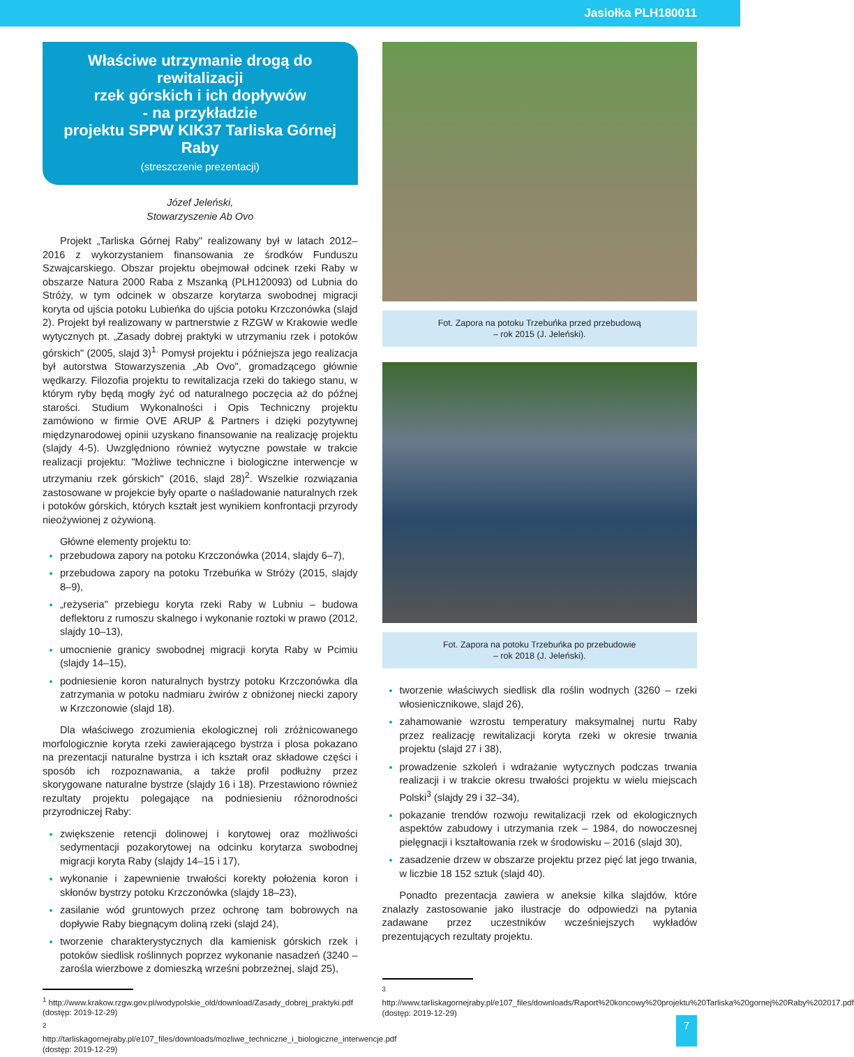Jasiołka PLH180011
Właściwe utrzymanie drogą do rewitalizacji
rzek górskich i ich dopływów
- na przykładzie
projektu SPPW KIK37 Tarliska Górnej Raby
(streszczenie prezentacji)
Józef Jeleński,
Stowarzyszenie Ab Ovo
Projekt „Tarliska Górnej Raby" realizowany był w latach 2012–2016 z wykorzystaniem finansowania ze środków Funduszu Szwajcarskiego. Obszar projektu obejmował odcinek rzeki Raby w obszarze Natura 2000 Raba z Mszanką (PLH120093) od Lubnia do Stróży, w tym odcinek w obszarze korytarza swobodnej migracji koryta od ujścia potoku Lubieńka do ujścia potoku Krzczonówka (slajd 2). Projekt był realizowany w partnerstwie z RZGW w Krakowie wedle wytycznych pt. „Zasady dobrej praktyki w utrzymaniu rzek i potoków górskich" (2005, slajd 3)<sup>1.</sup> Pomysł projektu i późniejsza jego realizacja był autorstwa Stowarzyszenia „Ab Ovo", gromadzącego głównie wędkarzy. Filozofia projektu to rewitalizacja rzeki do takiego stanu, w którym ryby będą mogły żyć od naturalnego poczęcia aż do późnej starości. Studium Wykonalności i Opis Techniczny projektu zamówiono w firmie OVE ARUP & Partners i dzięki pozytywnej międzynarodowej opinii uzyskano finansowanie na realizację projektu (slajdy 4-5). Uwzględniono również wytyczne powstałe w trakcie realizacji projektu: "Możliwe techniczne i biologiczne interwencje w utrzymaniu rzek górskich" (2016, slajd 28)<sup>2</sup>. Wszelkie rozwiązania zastosowane w projekcie były oparte o naśladowanie naturalnych rzek i potoków górskich, których kształt jest wynikiem konfrontacji przyrody nieożywionej z ożywioną.
Główne elementy projektu to:
przebudowa zapory na potoku Krzczonówka (2014, slajdy 6–7),
przebudowa zapory na potoku Trzebuńka w Stróży (2015, slajdy 8–9),
„reżyseria" przebiegu koryta rzeki Raby w Lubniu – budowa deflektoru z rumoszu skalnego i wykonanie roztoki w prawo (2012, slajdy 10–13),
umocnienie granicy swobodnej migracji koryta Raby w Pcimiu (slajdy 14–15),
podniesienie koron naturalnych bystrzy potoku Krzczonówka dla zatrzymania w potoku nadmiaru żwirów z obniżonej niecki zapory w Krzczonowie (slajd 18).
Dla właściwego zrozumienia ekologicznej roli zróżnicowanego morfologicznie koryta rzeki zawierającego bystrza i plosa pokazano na prezentacji naturalne bystrza i ich kształt oraz składowe części i sposób ich rozpoznawania, a także profil podłużny przez skorygowane naturalne bystrze (slajdy 16 i 18). Przestawiono również rezultaty projektu polegające na podniesieniu różnorodności przyrodniczej Raby:
zwiększenie retencji dolinowej i korytowej oraz możliwości sedymentacji pozakorytowej na odcinku korytarza swobodnej migracji koryta Raby (slajdy 14–15 i 17),
wykonanie i zapewnienie trwałości korekty położenia koron i skłonów bystrzy potoku Krzczonówka (slajdy 18–23),
zasilanie wód gruntowych przez ochronę tam bobrowych na dopływie Raby biegnącym doliną rzeki (slajd 24),
tworzenie charakterystycznych dla kamienisk górskich rzek i potoków siedlisk roślinnych poprzez wykonanie nasadzeń (3240 – zarośla wierzbowe z domieszką wrześni pobrzeżnej, slajd 25),
<sup>1</sup> http://www.krakow.rzgw.gov.pl/wodypolskie_old/download/Zasady_dobrej_praktyki.pdf (dostęp: 2019-12-29)
<sup>2</sup> http://tarliskagornejraby.pl/e107_files/downloads/mozliwe_techniczne_i_biologiczne_interwencje.pdf (dostęp: 2019-12-29)
Fot. Zapora na potoku Trzebuńka przed przebudową
– rok 2015 (J. Jeleński).
Fot. Zapora na potoku Trzebuńka po przebudowie
– rok 2018 (J. Jeleński).
tworzenie właściwych siedlisk dla roślin wodnych (3260 – rzeki włosienicznikowe, slajd 26),
zahamowanie wzrostu temperatury maksymalnej nurtu Raby przez realizację rewitalizacji koryta rzeki w okresie trwania projektu (slajd 27 i 38),
prowadzenie szkoleń i wdrażanie wytycznych podczas trwania realizacji i w trakcie okresu trwałości projektu w wielu miejscach Polski<sup>3</sup> (slajdy 29 i 32–34),
pokazanie trendów rozwoju rewitalizacji rzek od ekologicznych aspektów zabudowy i utrzymania rzek – 1984, do nowoczesnej pielęgnacji i kształtowania rzek w środowisku – 2016 (slajd 30),
zasadzenie drzew w obszarze projektu przez pięć lat jego trwania, w liczbie 18 152 sztuk (slajd 40).
Ponadto prezentacja zawiera w aneksie kilka slajdów, które znalazły zastosowanie jako ilustracje do odpowiedzi na pytania zadawane przez uczestników wcześniejszych wykładów prezentujących rezultaty projektu.
<sup>3</sup> http://www.tarliskagornejraby.pl/e107_files/downloads/Raport%20koncowy%20projektu%20Tarliska%20gornej%20Raby%202017.pdf (dostęp: 2019-12-29)
7